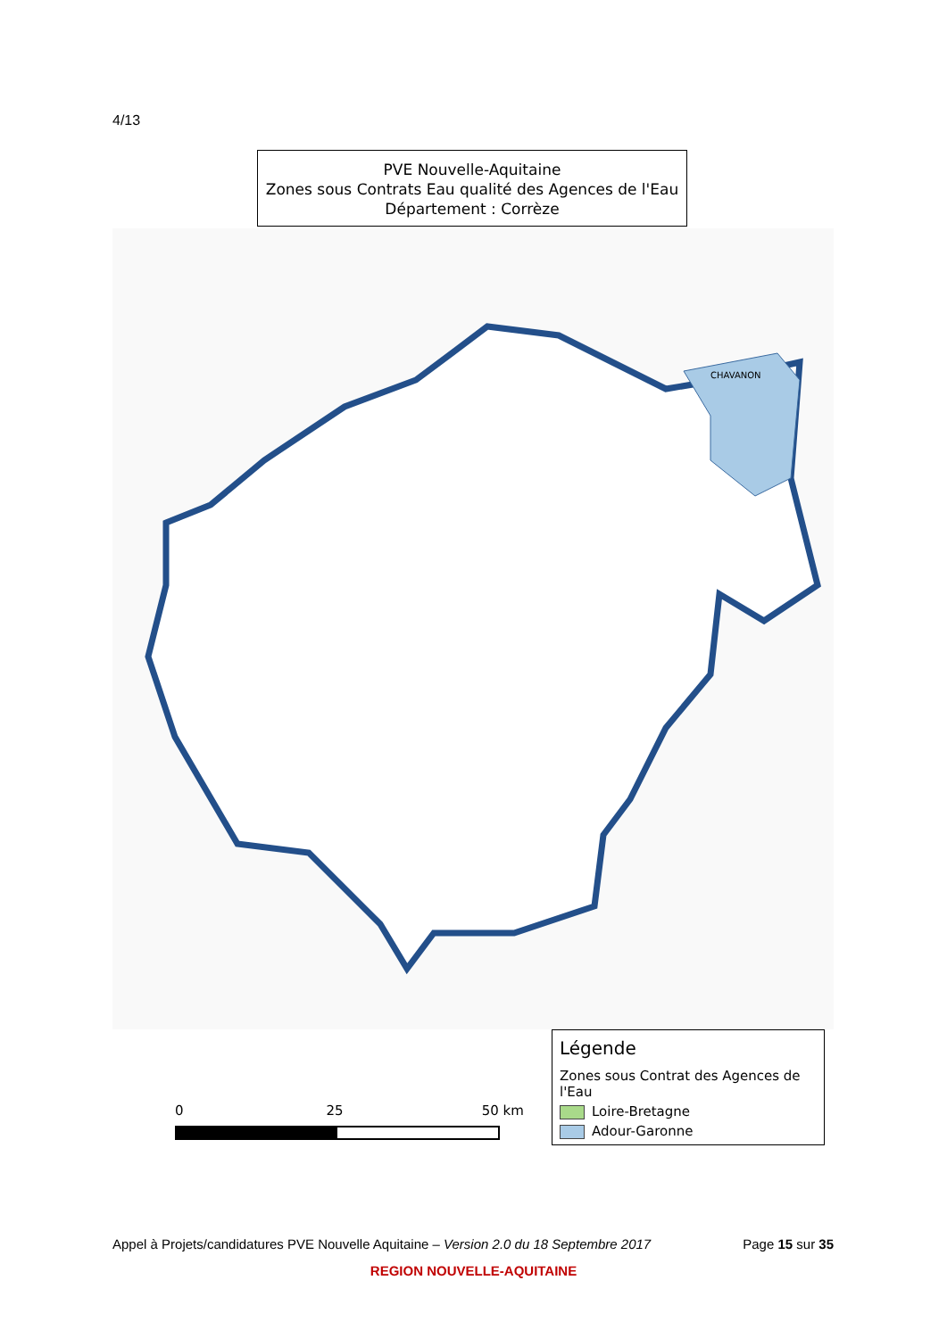4/13
PVE Nouvelle-Aquitaine
Zones sous Contrats Eau qualité des Agences de l'Eau
Département : Corrèze
CHAVANON
0 25 50 km
Légende
Zones sous Contrat des Agences de l'Eau
Loire-Bretagne
Adour-Garonne
Appel à Projets/candidatures PVE Nouvelle Aquitaine – Version 2.0 du 18 Septembre 2017 Page 15 sur 35
REGION NOUVELLE-AQUITAINE